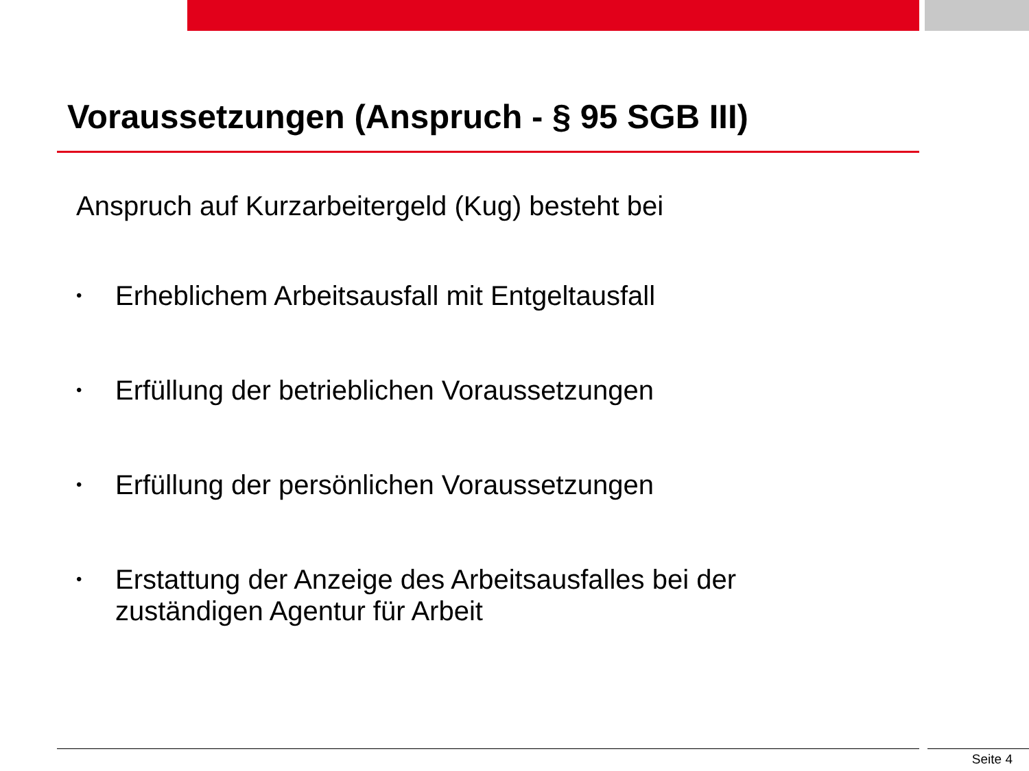Voraussetzungen (Anspruch - § 95 SGB III)
Anspruch auf Kurzarbeitergeld (Kug) besteht bei
• Erheblichem Arbeitsausfall mit Entgeltausfall
• Erfüllung der betrieblichen Voraussetzungen
• Erfüllung der persönlichen Voraussetzungen
• Erstattung der Anzeige des Arbeitsausfalles bei der
zuständigen Agentur für Arbeit
Seite 4